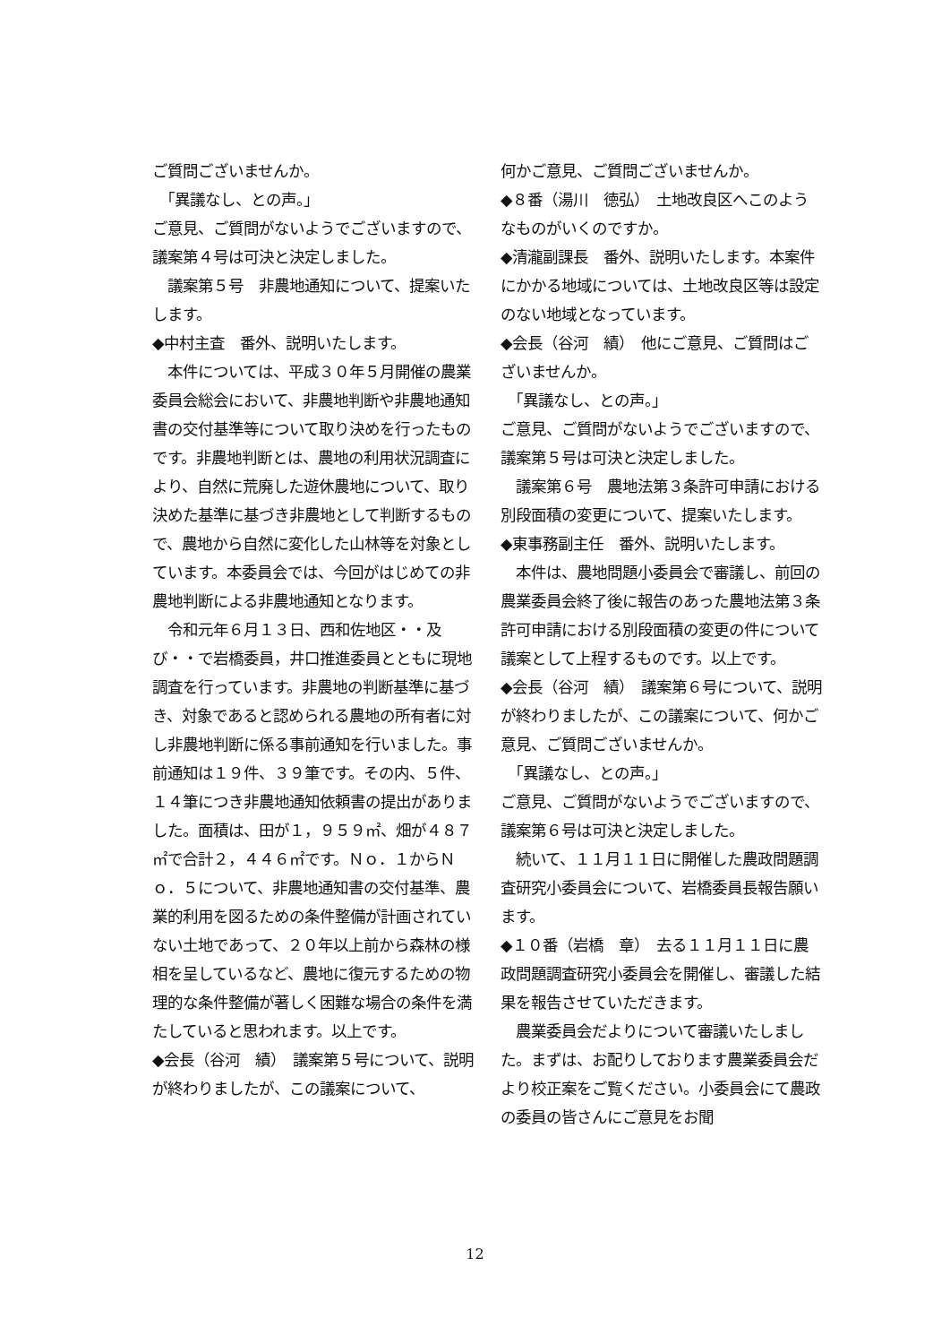ご質問ございませんか。
　「異議なし、との声。」
ご意見、ご質問がないようでございますので、議案第４号は可決と決定しました。
　議案第５号　非農地通知について、提案いたします。
◆中村主査　番外、説明いたします。
　本件については、平成３０年５月開催の農業委員会総会において、非農地判断や非農地通知書の交付基準等について取り決めを行ったものです。非農地判断とは、農地の利用状況調査により、自然に荒廃した遊休農地について、取り決めた基準に基づき非農地として判断するもので、農地から自然に変化した山林等を対象としています。本委員会では、今回がはじめての非農地判断による非農地通知となります。
　令和元年６月１３日、西和佐地区・・及び・・で岩橋委員，井口推進委員とともに現地調査を行っています。非農地の判断基準に基づき、対象であると認められる農地の所有者に対し非農地判断に係る事前通知を行いました。事前通知は１９件、３９筆です。その内、５件、１４筆につき非農地通知依頼書の提出がありました。面積は、田が１，９５９㎡、畑が４８７㎡で合計２，４４６㎡です。Ｎｏ．１からＮｏ．５について、非農地通知書の交付基準、農業的利用を図るための条件整備が計画されていない土地であって、２０年以上前から森林の様相を呈しているなど、農地に復元するための物理的な条件整備が著しく困難な場合の条件を満たしていると思われます。以上です。
◆会長（谷河　績）　議案第５号について、説明が終わりましたが、この議案について、
何かご意見、ご質問ございませんか。
◆８番（湯川　徳弘）　土地改良区へこのようなものがいくのですか。
◆清瀧副課長　番外、説明いたします。本案件にかかる地域については、土地改良区等は設定のない地域となっています。
◆会長（谷河　績）　他にご意見、ご質問はございませんか。
　「異議なし、との声。」
ご意見、ご質問がないようでございますので、議案第５号は可決と決定しました。
　議案第６号　農地法第３条許可申請における別段面積の変更について、提案いたします。
◆東事務副主任　番外、説明いたします。
　本件は、農地問題小委員会で審議し、前回の農業委員会終了後に報告のあった農地法第３条許可申請における別段面積の変更の件について議案として上程するものです。以上です。
◆会長（谷河　績）　議案第６号について、説明が終わりましたが、この議案について、何かご意見、ご質問ございませんか。
　「異議なし、との声。」
ご意見、ご質問がないようでございますので、議案第６号は可決と決定しました。
　続いて、１１月１１日に開催した農政問題調査研究小委員会について、岩橋委員長報告願います。
◆１０番（岩橋　章）　去る１１月１１日に農政問題調査研究小委員会を開催し、審議した結果を報告させていただきます。
　農業委員会だよりについて審議いたしました。まずは、お配りしております農業委員会だより校正案をご覧ください。小委員会にて農政の委員の皆さんにご意見をお聞
12